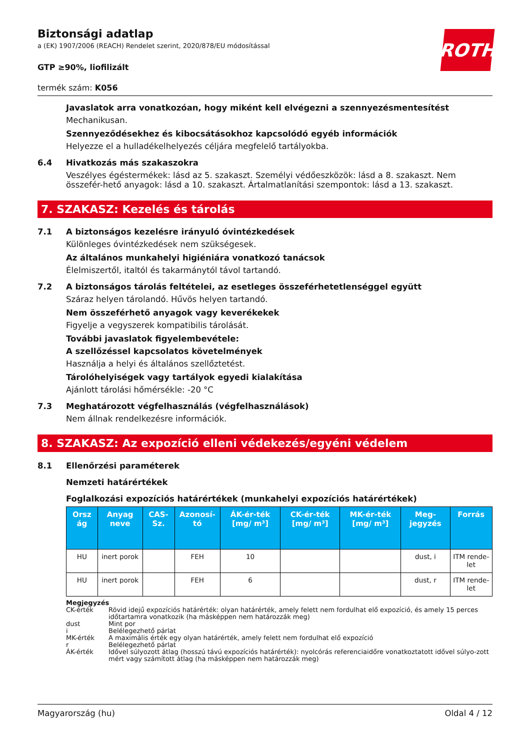ROTH
Biztonsági adatlap
a (EK) 1907/2006 (REACH) Rendelet szerint, 2020/878/EU módosítással
GTP ≥90%, liofilizált
termék szám: K056
Javaslatok arra vonatkozóan, hogy miként kell elvégezni a szennyezésmentesítést
Mechanikusan.
Szennyeződésekhez és kibocsátásokhoz kapcsolódó egyéb információk
Helyezze el a hulladékelhelyezés céljára megfelelő tartályokba.
6.4 Hivatkozás más szakaszokra
Veszélyes égéstermékek: lásd az 5. szakaszt. Személyi védőeszközök: lásd a 8. szakaszt. Nem összefér-hető anyagok: lásd a 10. szakaszt. Ártalmatlanítási szempontok: lásd a 13. szakaszt.
7. SZAKASZ: Kezelés és tárolás
7.1 A biztonságos kezelésre irányuló óvintézkedések
Különleges óvintézkedések nem szükségesek.
Az általános munkahelyi higiéniára vonatkozó tanácsok
Élelmiszertől, italtól és takarmánytól távol tartandó.
7.2 A biztonságos tárolás feltételei, az esetleges összeférhetetlenséggel együtt
Száraz helyen tárolandó. Hűvös helyen tartandó.
Nem összeférhető anyagok vagy keverékekek
Figyelje a vegyszerek kompatibilis tárolását.
További javaslatok figyelembevétele:
A szellőzéssel kapcsolatos követelmények
Használja a helyi és általános szellőztetést.
Tárolóhelyiségek vagy tartályok egyedi kialakítása
Ajánlott tárolási hőmérsékle: -20 °C
7.3 Meghatározott végfelhasználás (végfelhasználások)
Nem állnak rendelkezésre információk.
8. SZAKASZ: Az expozíció elleni védekezés/egyéni védelem
8.1 Ellenőrzési paraméterek
Nemzeti határértékek
Foglalkozási expozíciós határértékek (munkahelyi expozíciós határértékek)
| Orsz ág | Anyag neve | CAS-Sz. | Azonosí-tó | ÁK-ér-ték [mg/ m³] | CK-ér-ték [mg/ m³] | MK-ér-ték [mg/ m³] | Meg-jegyzés | Forrás |
| --- | --- | --- | --- | --- | --- | --- | --- | --- |
| HU | inert porok | | FEH | 10 | | | dust, i | ITM rende-let |
| HU | inert porok | | FEH | 6 | | | dust, r | ITM rende-let |
Megjegyzés
CK-érték Rövid idejű expozíciós határérték: olyan határérték, amely felett nem fordulhat elő expozíció, és amely 15 perces időtartamra vonatkozik (ha másképpen nem határozzák meg)
dust Mint por
i Belélegezhető párlat
MK-érték A maximális érték egy olyan határérték, amely felett nem fordulhat elő expozíció
r Belélegezhető párlat
ÁK-érték Idővel súlyozott átlag (hosszú távú expozíciós határérték): nyolcórás referenciaidőre vonatkoztatott idővel súlyo-zott mért vagy számított átlag (ha másképpen nem határozzák meg)
Magyarország (hu) Oldal 4 / 12